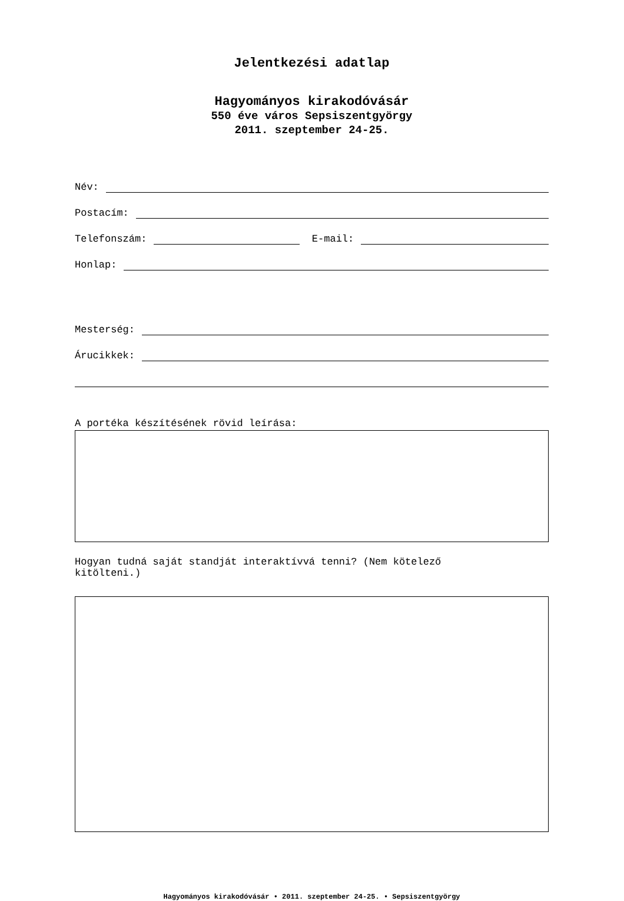Jelentkezési adatlap
Hagyományos kirakodóvásár
550 éve város Sepsiszentgyörgy
2011. szeptember 24-25.
Név:
Postacím:
Telefonszám: E-mail:
Honlap:
Mesterség:
Árucikkek:
A portéka készítésének rövid leírása:
Hogyan tudná saját standját interaktívvá tenni? (Nem kötelező
kitölteni.)
Hagyományos kirakodóvásár • 2011. szeptember 24-25. • Sepsiszentgyörgy